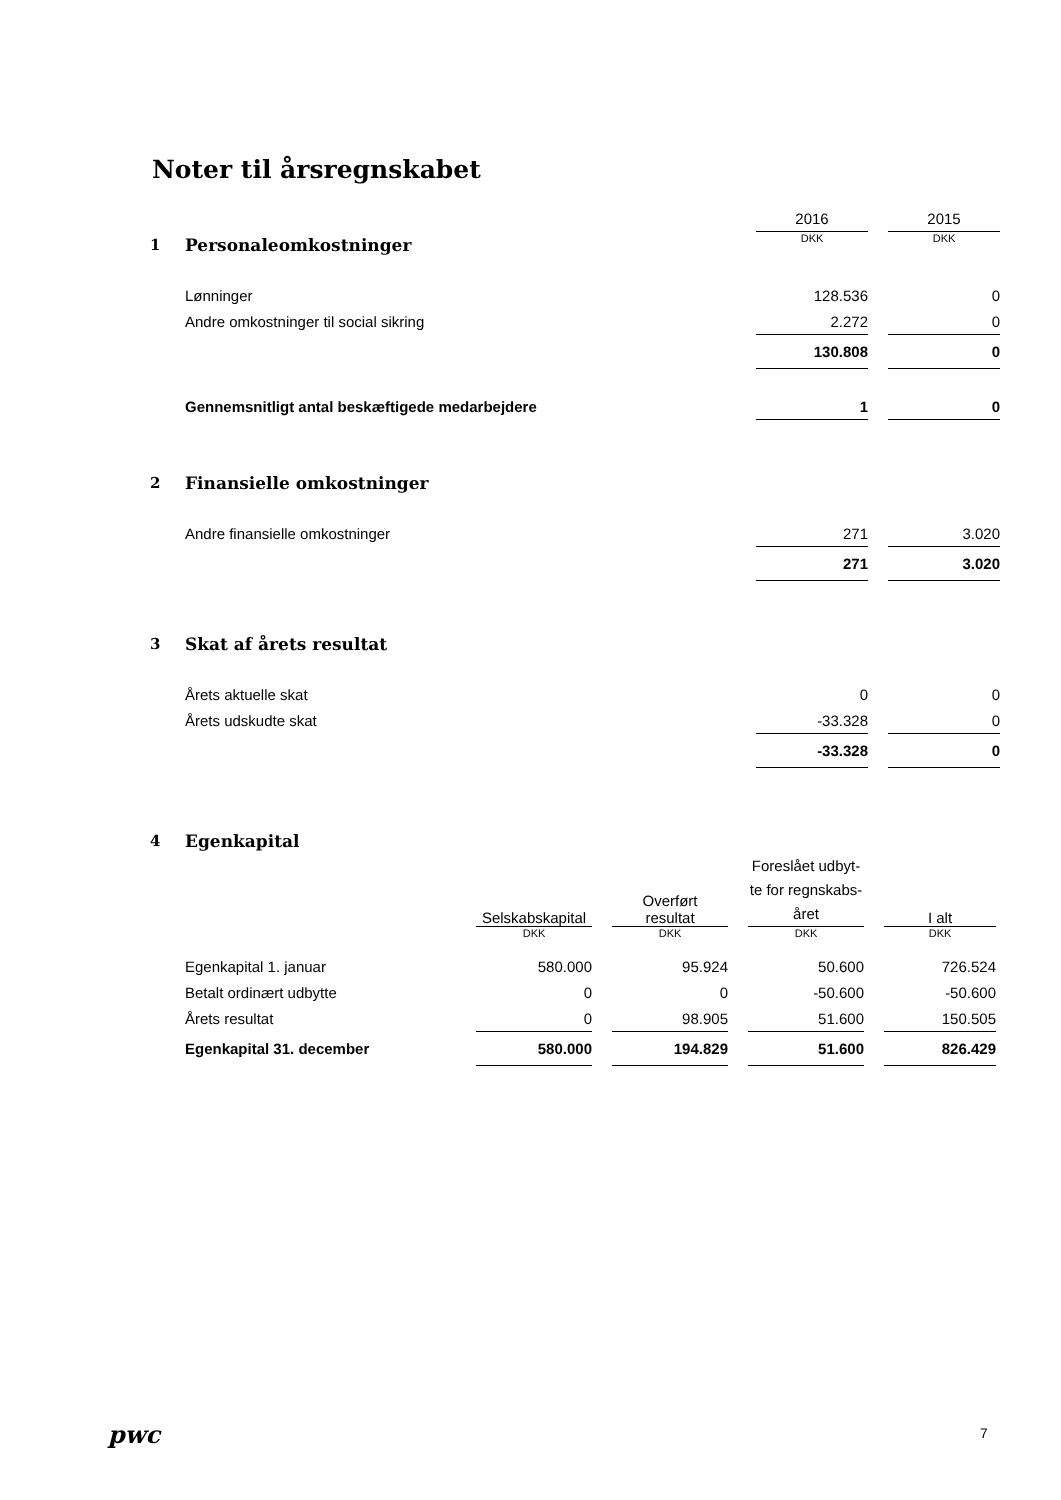Noter til årsregnskabet
| | | 2016 | | 2015 |
| 1 | Personaleomkostninger | DKK | | DKK |
| | Lønninger | 128.536 | | 0 |
| | Andre omkostninger til social sikring | 2.272 | | 0 |
| | | 130.808 | | 0 |
| | Gennemsnitligt antal beskæftigede medarbejdere | 1 | | 0 |
| 2 | Finansielle omkostninger | | | |
| | Andre finansielle omkostninger | 271 | | 3.020 |
| | | 271 | | 3.020 |
| 3 | Skat af årets resultat | | | |
| | Årets aktuelle skat | 0 | | 0 |
| | Årets udskudte skat | -33.328 | | 0 |
| | | -33.328 | | 0 |
| 4 | Egenkapital | | | | | | | |
| | | Selskabskapital | | Overført resultat | | Foreslået udbyt- te for regnskabs- året | | I alt |
| | | DKK | | DKK | | DKK | | DKK |
| | Egenkapital 1. januar | 580.000 | | 95.924 | | 50.600 | | 726.524 |
| | Betalt ordinært udbytte | 0 | | 0 | | -50.600 | | -50.600 |
| | Årets resultat | 0 | | 98.905 | | 51.600 | | 150.505 |
| | Egenkapital 31. december | 580.000 | | 194.829 | | 51.600 | | 826.429 |
pwc 7